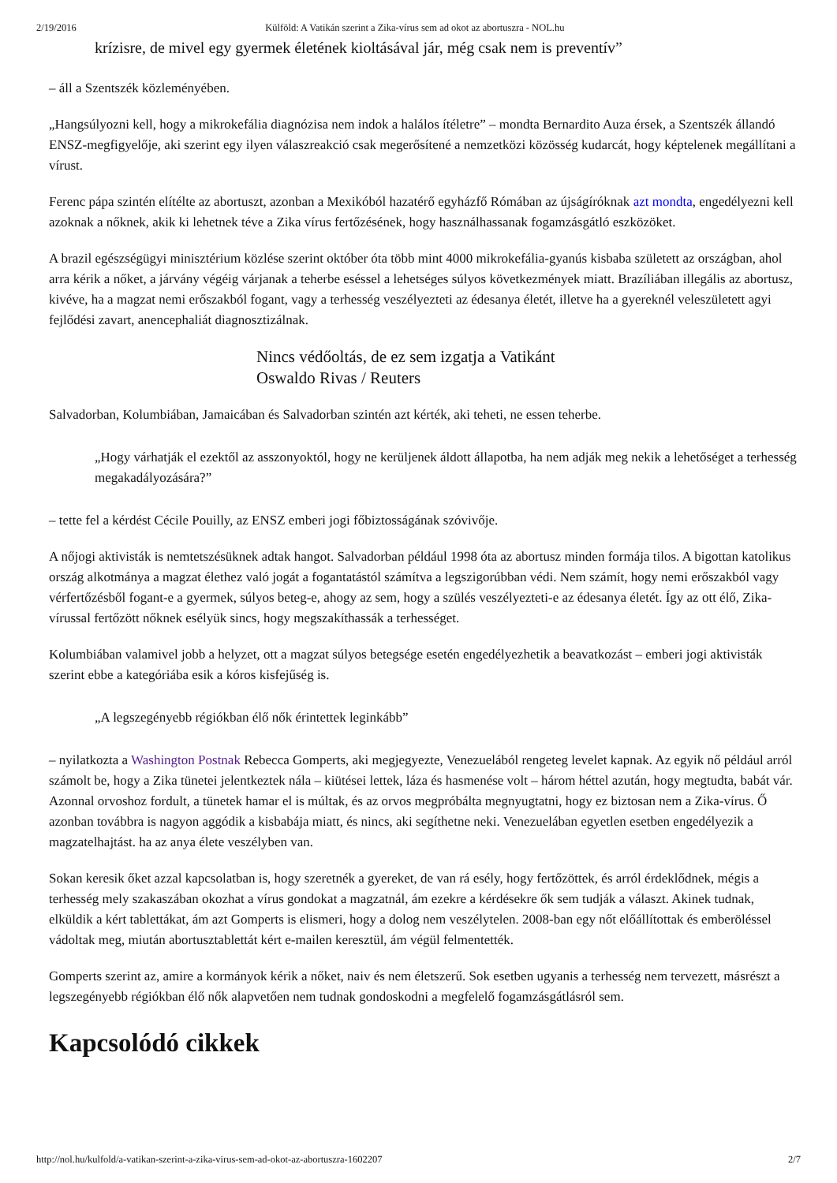2/19/2016 Külföld: A Vatikán szerint a Zika-vírus sem ad okot az abortuszra - NOL.hu
krízisre, de mivel egy gyermek életének kioltásával jár, még csak nem is preventív”
– áll a Szentszék közleményében.
„Hangsúlyozni kell, hogy a mikrokefália diagnózisa nem indok a halálos ítéletre” – mondta Bernardito Auza érsek, a Szentszék állandó ENSZ-megfigyelője, aki szerint egy ilyen válaszreakció csak megerősítené a nemzetközi közösség kudarcát, hogy képtelenek megállítani a vírust.
Ferenc pápa szintén elítélte az abortuszt, azonban a Mexikóból hazatérő egyházfő Rómában az újságíróknak azt mondta, engedélyezni kell azoknak a nőknek, akik ki lehetnek téve a Zika vírus fertőzésének, hogy használhassanak fogamzásgátló eszközöket.
A brazil egészségügyi minisztérium közlése szerint október óta több mint 4000 mikrokefália-gyanús kisbaba született az országban, ahol arra kérik a nőket, a járvány végéig várjanak a teherbe eséssel a lehetséges súlyos következmények miatt. Brazíliában illegális az abortusz, kivéve, ha a magzat nemi erőszakból fogant, vagy a terhesség veszélyezteti az édesanya életét, illetve ha a gyereknél veleszületett agyi fejlődési zavart, anencephaliát diagnosztizálnak.
Nincs védőoltás, de ez sem izgatja a Vatikánt
Oswaldo Rivas / Reuters
Salvadorban, Kolumbiában, Jamaicában és Salvadorban szintén azt kérték, aki teheti, ne essen teherbe.
„Hogy várhatják el ezektől az asszonyoktól, hogy ne kerüljenek áldott állapotba, ha nem adják meg nekik a lehetőséget a terhesség megakadályozására?”
– tette fel a kérdést Cécile Pouilly, az ENSZ emberi jogi főbiztosságának szóvivője.
A nőjogi aktivisták is nemtetszésüknek adtak hangot. Salvadorban például 1998 óta az abortusz minden formája tilos. A bigottan katolikus ország alkotmánya a magzat élethez való jogát a fogantatástól számítva a legszigorúbban védi. Nem számít, hogy nemi erőszakból vagy vérfertőzésből fogant-e a gyermek, súlyos beteg-e, ahogy az sem, hogy a szülés veszélyezteti-e az édesanya életét. Így az ott élő, Zika-vírussal fertőzött nőknek esélyük sincs, hogy megszakíthassák a terhességet.
Kolumbiában valamivel jobb a helyzet, ott a magzat súlyos betegsége esetén engedélyezhetik a beavatkozást – emberi jogi aktivisták szerint ebbe a kategóriába esik a kóros kisfejűség is.
„A legszegényebb régiókban élő nők érintettek leginkább”
– nyilatkozta a Washington Postnak Rebecca Gomperts, aki megjegyezte, Venezuelából rengeteg levelet kapnak. Az egyik nő például arról számolt be, hogy a Zika tünetei jelentkeztek nála – kiütései lettek, láza és hasmenése volt – három héttel azután, hogy megtudta, babát vár. Azonnal orvoshoz fordult, a tünetek hamar el is múltak, és az orvos megpróbálta megnyugtatni, hogy ez biztosan nem a Zika-vírus. Ő azonban továbbra is nagyon aggódik a kisbabája miatt, és nincs, aki segíthetne neki. Venezuelában egyetlen esetben engedélyezik a magzatelhajtást. ha az anya élete veszélyben van.
Sokan keresik őket azzal kapcsolatban is, hogy szeretnék a gyereket, de van rá esély, hogy fertőzöttek, és arról érdeklődnek, mégis a terhesség mely szakaszában okozhat a vírus gondokat a magzatnál, ám ezekre a kérdésekre ők sem tudják a választ. Akinek tudnak, elküldik a kért tablettákat, ám azt Gomperts is elismeri, hogy a dolog nem veszélytelen. 2008-ban egy nőt előállítottak és emberöléssel vádoltak meg, miután abortusztablettát kért e-mailen keresztül, ám végül felmentették.
Gomperts szerint az, amire a kormányok kérik a nőket, naiv és nem életszerű. Sok esetben ugyanis a terhesség nem tervezett, másrészt a legszegényebb régiókban élő nők alapvetően nem tudnak gondoskodni a megfelelő fogamzásgátlásról sem.
Kapcsolódó cikkek
http://nol.hu/kulfold/a-vatikan-szerint-a-zika-virus-sem-ad-okot-az-abortuszra-1602207 2/7